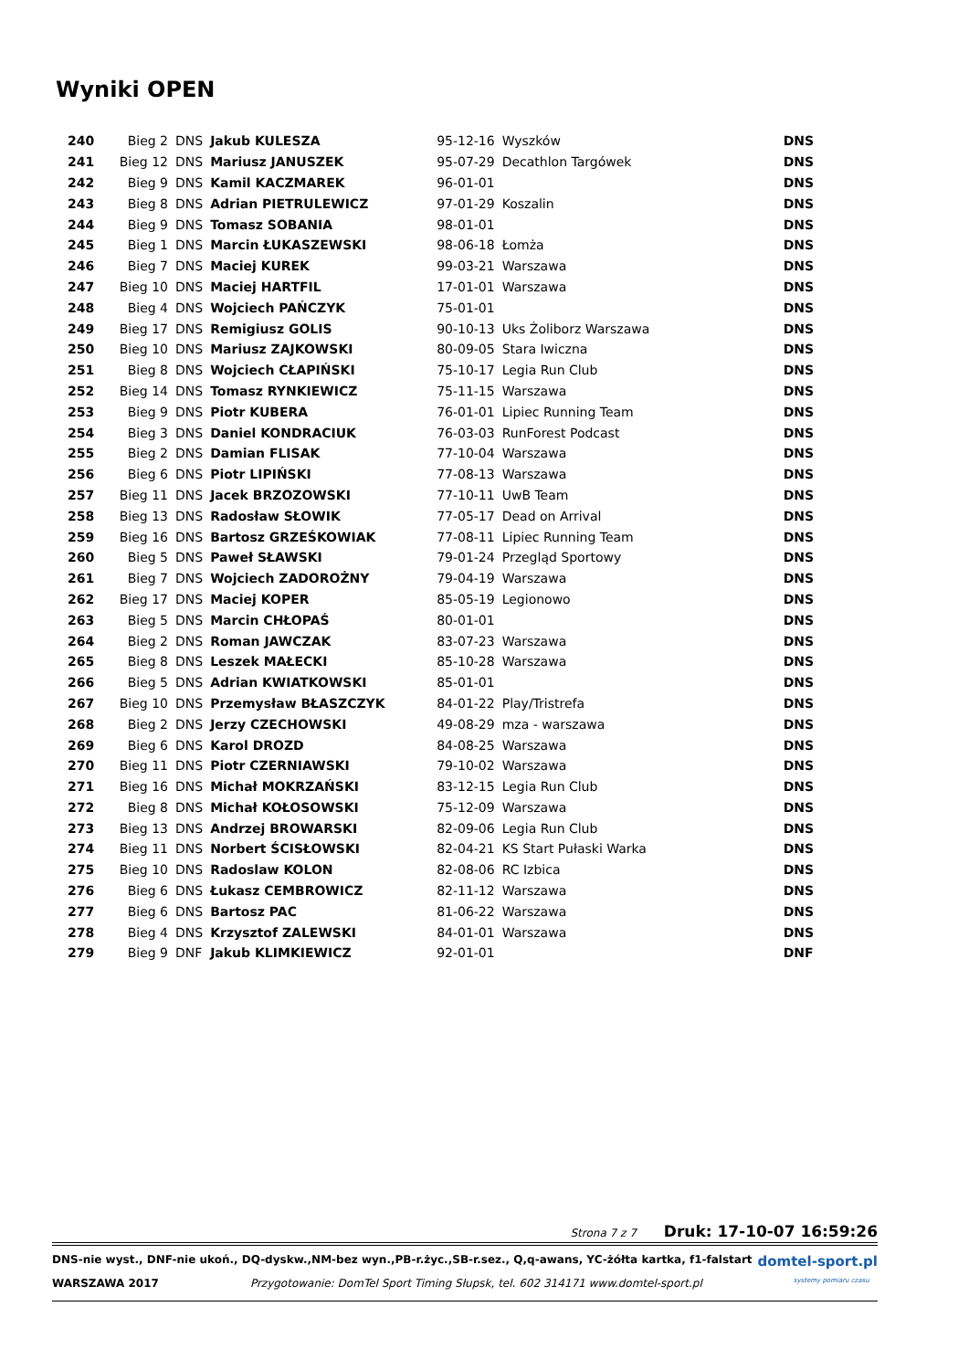Wyniki OPEN
| 240 | Bieg 2 | DNS | Jakub KULESZA | 95-12-16 | Wyszków | DNS |
| 241 | Bieg 12 | DNS | Mariusz JANUSZEK | 95-07-29 | Decathlon Targówek | DNS |
| 242 | Bieg 9 | DNS | Kamil KACZMAREK | 96-01-01 | | DNS |
| 243 | Bieg 8 | DNS | Adrian PIETRULEWICZ | 97-01-29 | Koszalin | DNS |
| 244 | Bieg 9 | DNS | Tomasz SOBANIA | 98-01-01 | | DNS |
| 245 | Bieg 1 | DNS | Marcin ŁUKASZEWSKI | 98-06-18 | Łomża | DNS |
| 246 | Bieg 7 | DNS | Maciej KUREK | 99-03-21 | Warszawa | DNS |
| 247 | Bieg 10 | DNS | Maciej HARTFIL | 17-01-01 | Warszawa | DNS |
| 248 | Bieg 4 | DNS | Wojciech PAŃCZYK | 75-01-01 | | DNS |
| 249 | Bieg 17 | DNS | Remigiusz GOLIS | 90-10-13 | Uks Żoliborz Warszawa | DNS |
| 250 | Bieg 10 | DNS | Mariusz ZAJKOWSKI | 80-09-05 | Stara Iwiczna | DNS |
| 251 | Bieg 8 | DNS | Wojciech CŁAPIŃSKI | 75-10-17 | Legia Run Club | DNS |
| 252 | Bieg 14 | DNS | Tomasz RYNKIEWICZ | 75-11-15 | Warszawa | DNS |
| 253 | Bieg 9 | DNS | Piotr KUBERA | 76-01-01 | Lipiec Running Team | DNS |
| 254 | Bieg 3 | DNS | Daniel KONDRACIUK | 76-03-03 | RunForest Podcast | DNS |
| 255 | Bieg 2 | DNS | Damian FLISAK | 77-10-04 | Warszawa | DNS |
| 256 | Bieg 6 | DNS | Piotr LIPIŃSKI | 77-08-13 | Warszawa | DNS |
| 257 | Bieg 11 | DNS | Jacek BRZOZOWSKI | 77-10-11 | UwB Team | DNS |
| 258 | Bieg 13 | DNS | Radosław SŁOWIK | 77-05-17 | Dead on Arrival | DNS |
| 259 | Bieg 16 | DNS | Bartosz GRZEŚKOWIAK | 77-08-11 | Lipiec Running Team | DNS |
| 260 | Bieg 5 | DNS | Paweł SŁAWSKI | 79-01-24 | Przegląd Sportowy | DNS |
| 261 | Bieg 7 | DNS | Wojciech ZADOROŻNY | 79-04-19 | Warszawa | DNS |
| 262 | Bieg 17 | DNS | Maciej KOPER | 85-05-19 | Legionowo | DNS |
| 263 | Bieg 5 | DNS | Marcin CHŁOPAŚ | 80-01-01 | | DNS |
| 264 | Bieg 2 | DNS | Roman JAWCZAK | 83-07-23 | Warszawa | DNS |
| 265 | Bieg 8 | DNS | Leszek MAŁECKI | 85-10-28 | Warszawa | DNS |
| 266 | Bieg 5 | DNS | Adrian KWIATKOWSKI | 85-01-01 | | DNS |
| 267 | Bieg 10 | DNS | Przemysław BŁASZCZYK | 84-01-22 | Play/Tristrefa | DNS |
| 268 | Bieg 2 | DNS | Jerzy CZECHOWSKI | 49-08-29 | mza - warszawa | DNS |
| 269 | Bieg 6 | DNS | Karol DROZD | 84-08-25 | Warszawa | DNS |
| 270 | Bieg 11 | DNS | Piotr CZERNIAWSKI | 79-10-02 | Warszawa | DNS |
| 271 | Bieg 16 | DNS | Michał MOKRZAŃSKI | 83-12-15 | Legia Run Club | DNS |
| 272 | Bieg 8 | DNS | Michał KOŁOSOWSKI | 75-12-09 | Warszawa | DNS |
| 273 | Bieg 13 | DNS | Andrzej BROWARSKI | 82-09-06 | Legia Run Club | DNS |
| 274 | Bieg 11 | DNS | Norbert ŚCISŁOWSKI | 82-04-21 | KS Start Pułaski Warka | DNS |
| 275 | Bieg 10 | DNS | Radoslaw KOLON | 82-08-06 | RC Izbica | DNS |
| 276 | Bieg 6 | DNS | Łukasz CEMBROWICZ | 82-11-12 | Warszawa | DNS |
| 277 | Bieg 6 | DNS | Bartosz PAC | 81-06-22 | Warszawa | DNS |
| 278 | Bieg 4 | DNS | Krzysztof ZALEWSKI | 84-01-01 | Warszawa | DNS |
| 279 | Bieg 9 | DNF | Jakub KLIMKIEWICZ | 92-01-01 | | DNF |
Strona 7 z 7 Druk: 17-10-07 16:59:26
DNS-nie wyst., DNF-nie ukoń., DQ-dyskw.,NM-bez wyn.,PB-r.życ.,SB-r.sez., Q,q-awans, YC-żółta kartka, f1-falstart domtel-sport.pl
WARSZAWA 2017 Przygotowanie: DomTel Sport Timing Słupsk, tel. 602 314171 www.domtel-sport.pl systemy pomiaru czasu